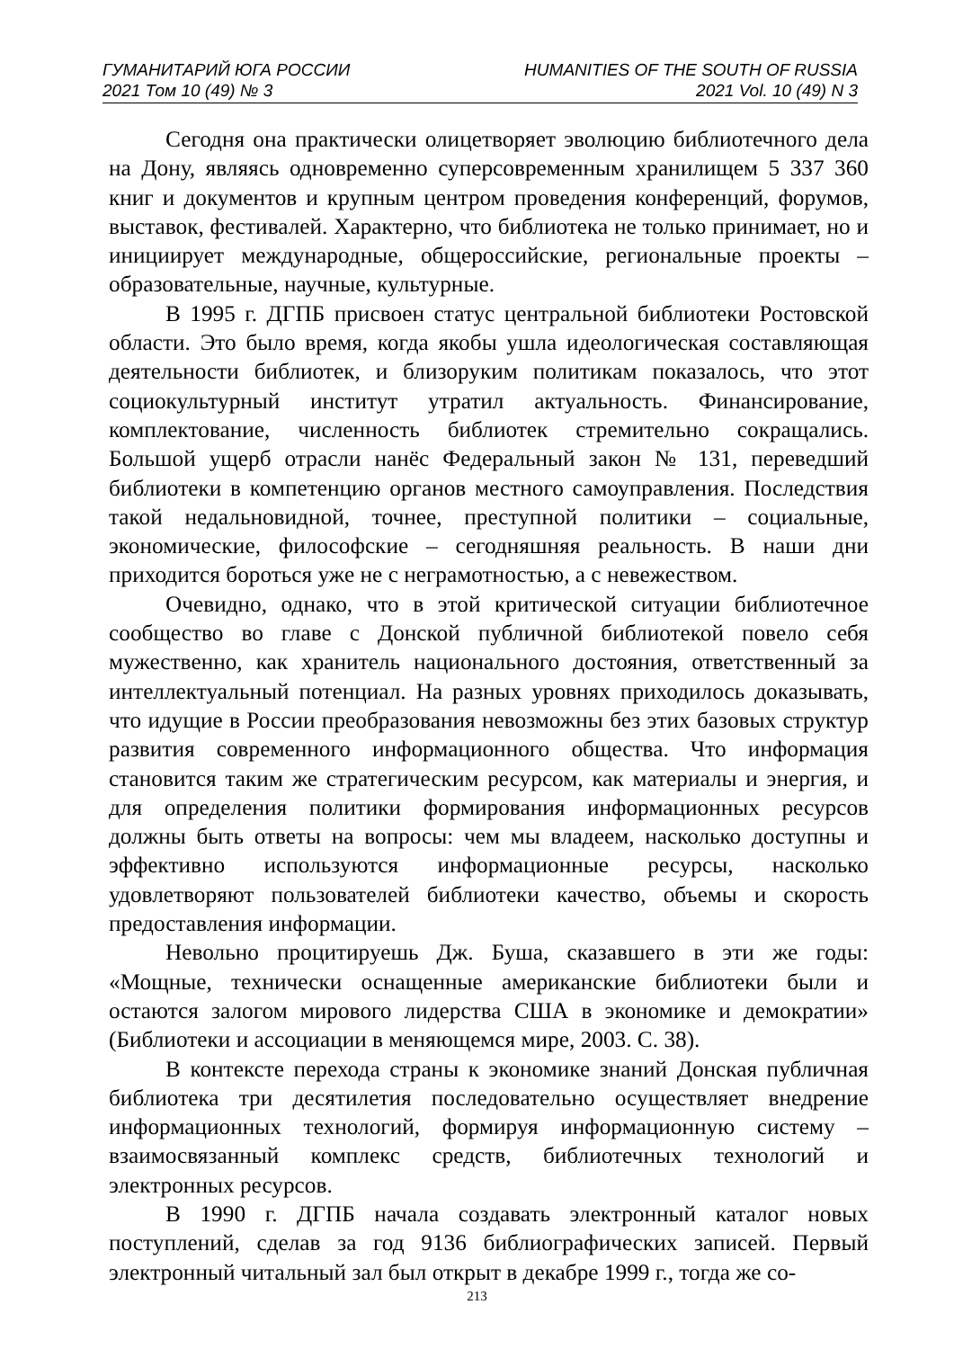ГУМАНИТАРИЙ ЮГА РОССИИ
2021 Том 10 (49) № 3
HUMANITIES OF THE SOUTH OF RUSSIA
2021 Vol. 10 (49) N 3
Сегодня она практически олицетворяет эволюцию библиотечного дела на Дону, являясь одновременно суперсовременным хранилищем 5 337 360 книг и документов и крупным центром проведения конференций, форумов, выставок, фестивалей. Характерно, что библиотека не только принимает, но и инициирует международные, общероссийские, региональные проекты – образовательные, научные, культурные.
В 1995 г. ДГПБ присвоен статус центральной библиотеки Ростовской области. Это было время, когда якобы ушла идеологическая составляющая деятельности библиотек, и близоруким политикам показалось, что этот социокультурный институт утратил актуальность. Финансирование, комплектование, численность библиотек стремительно сокращались. Большой ущерб отрасли нанёс Федеральный закон № 131, переведший библиотеки в компетенцию органов местного самоуправления. Последствия такой недальновидной, точнее, преступной политики – социальные, экономические, философские – сегодняшняя реальность. В наши дни приходится бороться уже не с неграмотностью, а с невежеством.
Очевидно, однако, что в этой критической ситуации библиотечное сообщество во главе с Донской публичной библиотекой повело себя мужественно, как хранитель национального достояния, ответственный за интеллектуальный потенциал. На разных уровнях приходилось доказывать, что идущие в России преобразования невозможны без этих базовых структур развития современного информационного общества. Что информация становится таким же стратегическим ресурсом, как материалы и энергия, и для определения политики формирования информационных ресурсов должны быть ответы на вопросы: чем мы владеем, насколько доступны и эффективно используются информационные ресурсы, насколько удовлетворяют пользователей библиотеки качество, объемы и скорость предоставления информации.
Невольно процитируешь Дж. Буша, сказавшего в эти же годы: «Мощные, технически оснащенные американские библиотеки были и остаются залогом мирового лидерства США в экономике и демократии» (Библиотеки и ассоциации в меняющемся мире, 2003. С. 38).
В контексте перехода страны к экономике знаний Донская публичная библиотека три десятилетия последовательно осуществляет внедрение информационных технологий, формируя информационную систему – взаимосвязанный комплекс средств, библиотечных технологий и электронных ресурсов.
В 1990 г. ДГПБ начала создавать электронный каталог новых поступлений, сделав за год 9136 библиографических записей. Первый электронный читальный зал был открыт в декабре 1999 г., тогда же со-
213